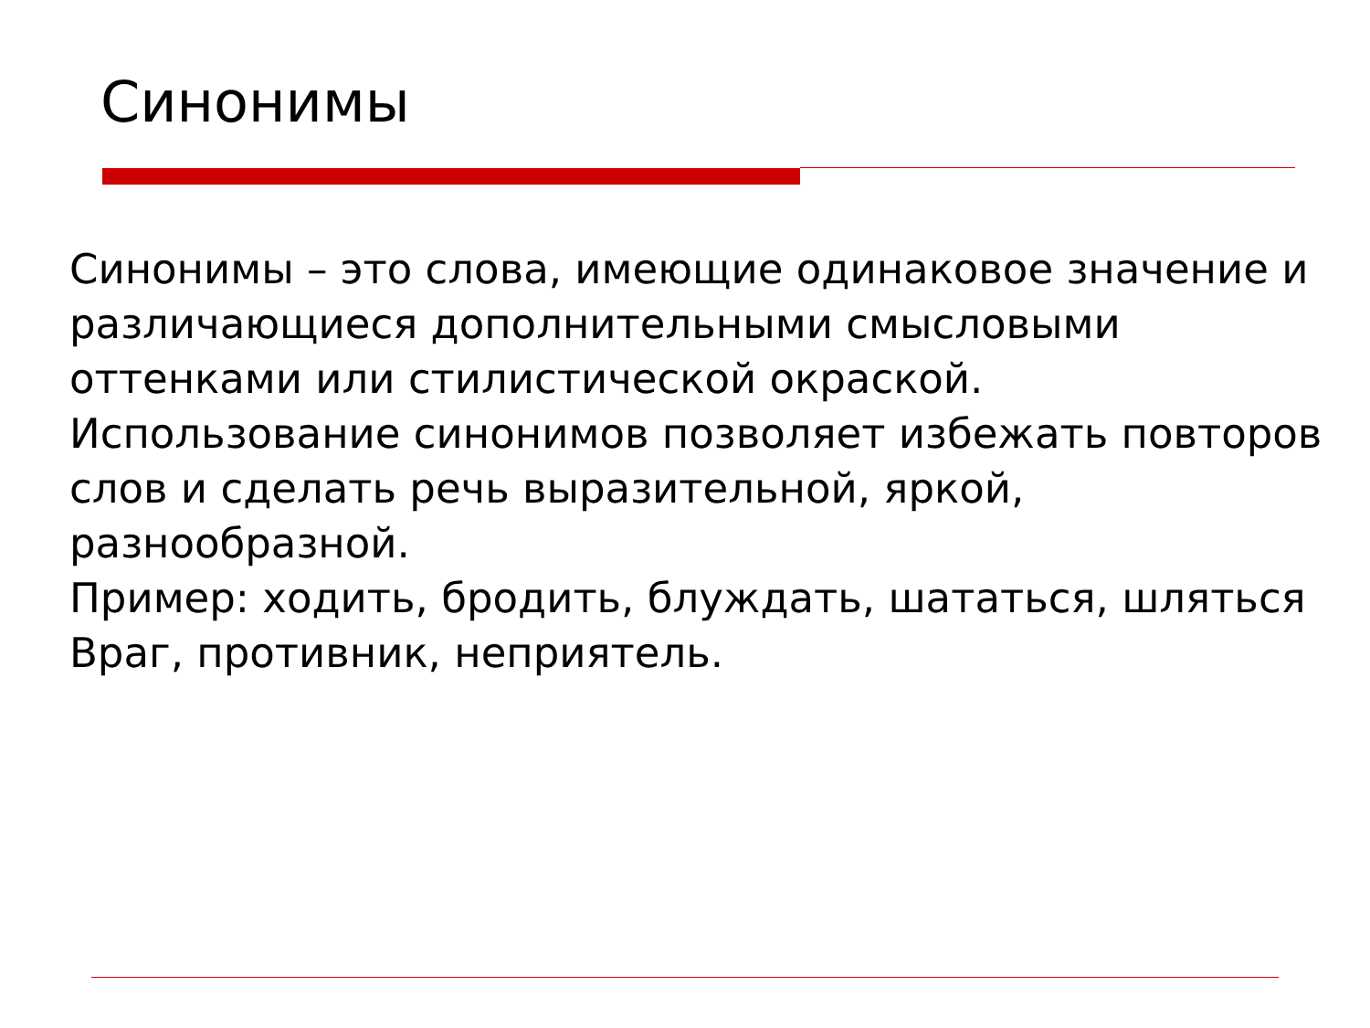Синонимы
Синонимы – это слова, имеющие одинаковое значение и различающиеся дополнительными смысловыми оттенками или стилистической окраской.
Использование синонимов позволяет избежать повторов слов и сделать речь выразительной, яркой, разнообразной.
Пример: ходить, бродить, блуждать, шататься, шляться
Враг, противник, неприятель.